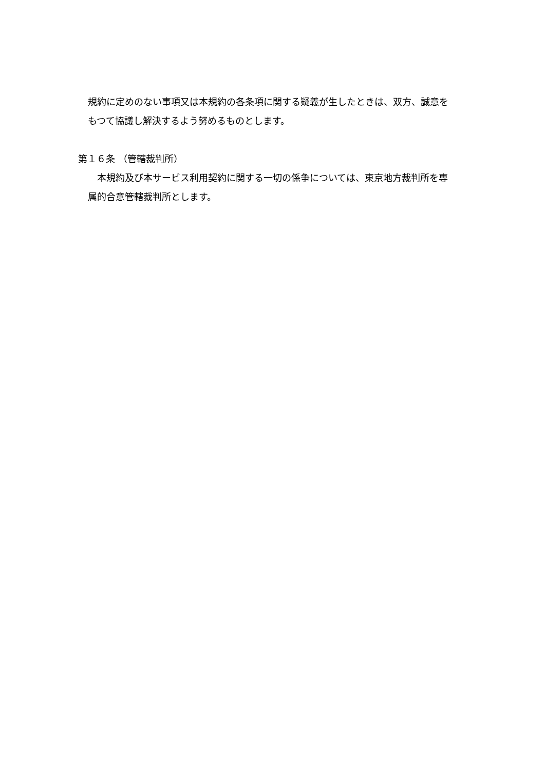規約に定めのない事項又は本規約の各条項に関する疑義が生したときは、双方、誠意を
もつて協議し解決するよう努めるものとします。
第１６条 （管轄裁判所）
　本規約及び本サービス利用契約に関する一切の係争については、東京地方裁判所を専
属的合意管轄裁判所とします。